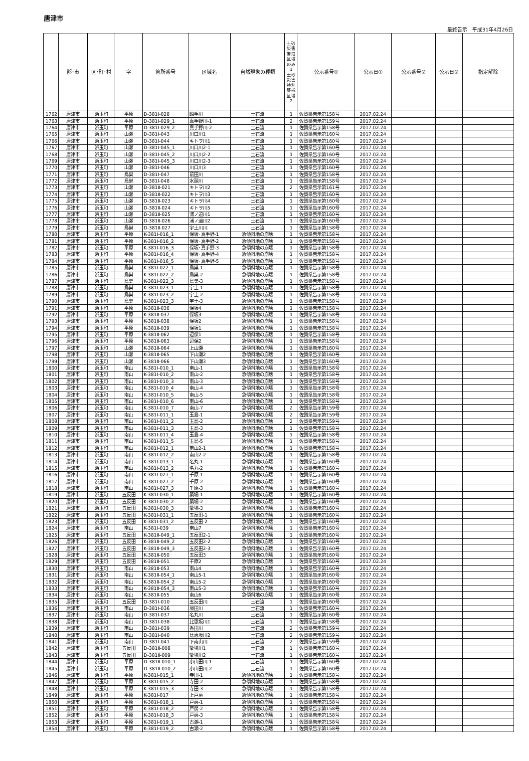唐津市
最終告示　平成31年4月26日
| | 郡･市 | 区･町･村 | 字 | 箇所番号 | 区域名 | 自然現象の種類 | 土砂災害警戒区域のみ 1 土砂災害特別警戒区域 2 | 公示番号① | 公示日① | 公示番号② | 公示日② | 指定解除 |
| --- | --- | --- | --- | --- | --- | --- | --- | --- | --- | --- | --- | --- |
| 1762 | 唐津市 | 浜玉町 | 平原 | D-381Ⅰ-028 | 瞬手川 | 土石流 | 1 | 佐賀県告示第158号 | 2017.02.24 | | | |
| 1763 | 唐津市 | 浜玉町 | 平原 | D-381Ⅰ-029_1 | 真手野川-1 | 土石流 | 2 | 佐賀県告示第159号 | 2017.02.24 | | | |
| 1764 | 唐津市 | 浜玉町 | 平原 | D-381Ⅰ-029_2 | 真手野川-2 | 土石流 | 1 | 佐賀県告示第158号 | 2017.02.24 | | | |
| 1765 | 唐津市 | 浜玉町 | 山瀬 | D-381Ⅰ-043 | 川口川1 | 土石流 | 1 | 佐賀県告示第160号 | 2017.02.24 | | | |
| 1766 | 唐津市 | 浜玉町 | 山瀬 | D-381Ⅰ-044 | キトヲ川1 | 土石流 | 1 | 佐賀県告示第160号 | 2017.02.24 | | | |
| 1767 | 唐津市 | 浜玉町 | 山瀬 | D-381Ⅰ-045_1 | 川口川2-1 | 土石流 | 1 | 佐賀県告示第160号 | 2017.02.24 | | | |
| 1768 | 唐津市 | 浜玉町 | 山瀬 | D-381Ⅰ-045_2 | 川口川2-2 | 土石流 | 1 | 佐賀県告示第160号 | 2017.02.24 | | | |
| 1769 | 唐津市 | 浜玉町 | 山瀬 | D-381Ⅰ-045_3 | 川口川2-3 | 土石流 | 1 | 佐賀県告示第160号 | 2017.02.24 | | | |
| 1770 | 唐津市 | 浜玉町 | 山瀬 | D-381Ⅰ-046 | 川口川3 | 土石流 | 1 | 佐賀県告示第160号 | 2017.02.24 | | | |
| 1771 | 唐津市 | 浜玉町 | 鳥巣 | D-381Ⅰ-047 | 前田川 | 土石流 | 1 | 佐賀県告示第158号 | 2017.02.24 | | | |
| 1772 | 唐津市 | 浜玉町 | 鳥巣 | D-381Ⅰ-048 | 水頭川 | 土石流 | 1 | 佐賀県告示第158号 | 2017.02.24 | | | |
| 1773 | 唐津市 | 浜玉町 | 山瀬 | D-381Ⅱ-021 | キトヲ川2 | 土石流 | 2 | 佐賀県告示第161号 | 2017.02.24 | | | |
| 1774 | 唐津市 | 浜玉町 | 山瀬 | D-381Ⅱ-022 | キトヲ川3 | 土石流 | 1 | 佐賀県告示第160号 | 2017.02.24 | | | |
| 1775 | 唐津市 | 浜玉町 | 山瀬 | D-381Ⅱ-023 | キトヲ川4 | 土石流 | 1 | 佐賀県告示第160号 | 2017.02.24 | | | |
| 1776 | 唐津市 | 浜玉町 | 山瀬 | D-381Ⅱ-024 | キトヲ川5 | 土石流 | 1 | 佐賀県告示第160号 | 2017.02.24 | | | |
| 1777 | 唐津市 | 浜玉町 | 山瀬 | D-381Ⅱ-025 | 浦ノ迫川1 | 土石流 | 1 | 佐賀県告示第160号 | 2017.02.24 | | | |
| 1778 | 唐津市 | 浜玉町 | 山瀬 | D-381Ⅱ-026 | 浦ノ迫川2 | 土石流 | 1 | 佐賀県告示第160号 | 2017.02.24 | | | |
| 1779 | 唐津市 | 浜玉町 | 鳥巣 | D-381Ⅱ-027 | 宇土川川 | 土石流 | 1 | 佐賀県告示第158号 | 2017.02.24 | | | |
| 1780 | 唐津市 | 浜玉町 | 平原 | K-381Ⅰ-016_1 | 保坂･真手野-1 | 急傾斜地の崩壊 | 1 | 佐賀県告示第158号 | 2017.02.24 | | | |
| 1781 | 唐津市 | 浜玉町 | 平原 | K-381Ⅰ-016_2 | 保坂･真手野-2 | 急傾斜地の崩壊 | 1 | 佐賀県告示第158号 | 2017.02.24 | | | |
| 1782 | 唐津市 | 浜玉町 | 平原 | K-381Ⅰ-016_3 | 保坂･真手野-3 | 急傾斜地の崩壊 | 1 | 佐賀県告示第158号 | 2017.02.24 | | | |
| 1783 | 唐津市 | 浜玉町 | 平原 | K-381Ⅰ-016_4 | 保坂･真手野-4 | 急傾斜地の崩壊 | 1 | 佐賀県告示第158号 | 2017.02.24 | | | |
| 1784 | 唐津市 | 浜玉町 | 平原 | K-381Ⅰ-016_5 | 保坂･真手野-5 | 急傾斜地の崩壊 | 1 | 佐賀県告示第158号 | 2017.02.24 | | | |
| 1785 | 唐津市 | 浜玉町 | 鳥巣 | K-381Ⅰ-022_1 | 鳥巣-1 | 急傾斜地の崩壊 | 1 | 佐賀県告示第158号 | 2017.02.24 | | | |
| 1786 | 唐津市 | 浜玉町 | 鳥巣 | K-381Ⅰ-022_2 | 鳥巣-2 | 急傾斜地の崩壊 | 1 | 佐賀県告示第158号 | 2017.02.24 | | | |
| 1787 | 唐津市 | 浜玉町 | 鳥巣 | K-381Ⅰ-022_3 | 鳥巣-3 | 急傾斜地の崩壊 | 1 | 佐賀県告示第158号 | 2017.02.24 | | | |
| 1788 | 唐津市 | 浜玉町 | 鳥巣 | K-381Ⅰ-023_1 | 宇土-1 | 急傾斜地の崩壊 | 1 | 佐賀県告示第158号 | 2017.02.24 | | | |
| 1789 | 唐津市 | 浜玉町 | 鳥巣 | K-381Ⅰ-023_2 | 宇土-2 | 急傾斜地の崩壊 | 1 | 佐賀県告示第158号 | 2017.02.24 | | | |
| 1790 | 唐津市 | 浜玉町 | 鳥巣 | K-381Ⅰ-023_3 | 宇土-3 | 急傾斜地の崩壊 | 1 | 佐賀県告示第158号 | 2017.02.24 | | | |
| 1791 | 唐津市 | 浜玉町 | 平原 | K-381Ⅱ-036 | 保坂4 | 急傾斜地の崩壊 | 1 | 佐賀県告示第158号 | 2017.02.24 | | | |
| 1792 | 唐津市 | 浜玉町 | 平原 | K-381Ⅱ-037 | 保坂3 | 急傾斜地の崩壊 | 1 | 佐賀県告示第158号 | 2017.02.24 | | | |
| 1793 | 唐津市 | 浜玉町 | 平原 | K-381Ⅱ-038 | 保坂2 | 急傾斜地の崩壊 | 1 | 佐賀県告示第158号 | 2017.02.24 | | | |
| 1794 | 唐津市 | 浜玉町 | 平原 | K-381Ⅱ-039 | 保坂1 | 急傾斜地の崩壊 | 1 | 佐賀県告示第158号 | 2017.02.24 | | | |
| 1795 | 唐津市 | 浜玉町 | 平原 | K-381Ⅱ-062 | 辺保1 | 急傾斜地の崩壊 | 1 | 佐賀県告示第158号 | 2017.02.24 | | | |
| 1796 | 唐津市 | 浜玉町 | 平原 | K-381Ⅱ-063 | 辺保2 | 急傾斜地の崩壊 | 1 | 佐賀県告示第158号 | 2017.02.24 | | | |
| 1797 | 唐津市 | 浜玉町 | 山瀬 | K-381Ⅱ-064 | 上山瀬 | 急傾斜地の崩壊 | 1 | 佐賀県告示第160号 | 2017.02.24 | | | |
| 1798 | 唐津市 | 浜玉町 | 山瀬 | K-381Ⅱ-065 | 下山瀬2 | 急傾斜地の崩壊 | 1 | 佐賀県告示第160号 | 2017.02.24 | | | |
| 1799 | 唐津市 | 浜玉町 | 山瀬 | K-381Ⅱ-066 | 下山瀬3 | 急傾斜地の崩壊 | 1 | 佐賀県告示第160号 | 2017.02.24 | | | |
| 1800 | 唐津市 | 浜玉町 | 南山 | K-381Ⅰ-010_1 | 南山-1 | 急傾斜地の崩壊 | 1 | 佐賀県告示第158号 | 2017.02.24 | | | |
| 1801 | 唐津市 | 浜玉町 | 南山 | K-381Ⅰ-010_2 | 南山-2 | 急傾斜地の崩壊 | 1 | 佐賀県告示第158号 | 2017.02.24 | | | |
| 1802 | 唐津市 | 浜玉町 | 南山 | K-381Ⅰ-010_3 | 南山-3 | 急傾斜地の崩壊 | 1 | 佐賀県告示第158号 | 2017.02.24 | | | |
| 1803 | 唐津市 | 浜玉町 | 南山 | K-381Ⅰ-010_4 | 南山-4 | 急傾斜地の崩壊 | 1 | 佐賀県告示第158号 | 2017.02.24 | | | |
| 1804 | 唐津市 | 浜玉町 | 南山 | K-381Ⅰ-010_5 | 南山-5 | 急傾斜地の崩壊 | 1 | 佐賀県告示第158号 | 2017.02.24 | | | |
| 1805 | 唐津市 | 浜玉町 | 南山 | K-381Ⅰ-010_6 | 南山-6 | 急傾斜地の崩壊 | 1 | 佐賀県告示第158号 | 2017.02.24 | | | |
| 1806 | 唐津市 | 浜玉町 | 南山 | K-381Ⅰ-010_7 | 南山-7 | 急傾斜地の崩壊 | 2 | 佐賀県告示第159号 | 2017.02.24 | | | |
| 1807 | 唐津市 | 浜玉町 | 南山 | K-381Ⅰ-011_1 | 玉島-1 | 急傾斜地の崩壊 | 2 | 佐賀県告示第159号 | 2017.02.24 | | | |
| 1808 | 唐津市 | 浜玉町 | 南山 | K-381Ⅰ-011_2 | 玉島-2 | 急傾斜地の崩壊 | 2 | 佐賀県告示第159号 | 2017.02.24 | | | |
| 1809 | 唐津市 | 浜玉町 | 南山 | K-381Ⅰ-011_3 | 玉島-3 | 急傾斜地の崩壊 | 1 | 佐賀県告示第158号 | 2017.02.24 | | | |
| 1810 | 唐津市 | 浜玉町 | 南山 | K-381Ⅰ-011_4 | 玉島-4 | 急傾斜地の崩壊 | 1 | 佐賀県告示第158号 | 2017.02.24 | | | |
| 1811 | 唐津市 | 浜玉町 | 南山 | K-381Ⅰ-011_5 | 玉島-5 | 急傾斜地の崩壊 | 1 | 佐賀県告示第158号 | 2017.02.24 | | | |
| 1812 | 唐津市 | 浜玉町 | 南山 | K-381Ⅰ-012_1 | 南山2-1 | 急傾斜地の崩壊 | 1 | 佐賀県告示第158号 | 2017.02.24 | | | |
| 1813 | 唐津市 | 浜玉町 | 南山 | K-381Ⅰ-012_2 | 南山2-2 | 急傾斜地の崩壊 | 1 | 佐賀県告示第158号 | 2017.02.24 | | | |
| 1814 | 唐津市 | 浜玉町 | 南山 | K-381Ⅰ-013_1 | 名丸-1 | 急傾斜地の崩壊 | 1 | 佐賀県告示第160号 | 2017.02.24 | | | |
| 1815 | 唐津市 | 浜玉町 | 南山 | K-381Ⅰ-013_2 | 名丸-2 | 急傾斜地の崩壊 | 1 | 佐賀県告示第160号 | 2017.02.24 | | | |
| 1816 | 唐津市 | 浜玉町 | 南山 | K-381Ⅰ-027_1 | 千原-1 | 急傾斜地の崩壊 | 1 | 佐賀県告示第160号 | 2017.02.24 | | | |
| 1817 | 唐津市 | 浜玉町 | 南山 | K-381Ⅰ-027_2 | 千原-2 | 急傾斜地の崩壊 | 1 | 佐賀県告示第160号 | 2017.02.24 | | | |
| 1818 | 唐津市 | 浜玉町 | 南山 | K-381Ⅰ-027_3 | 千原-3 | 急傾斜地の崩壊 | 1 | 佐賀県告示第160号 | 2017.02.24 | | | |
| 1819 | 唐津市 | 浜玉町 | 五反田 | K-381Ⅰ-030_1 | 簗場-1 | 急傾斜地の崩壊 | 1 | 佐賀県告示第160号 | 2017.02.24 | | | |
| 1820 | 唐津市 | 浜玉町 | 五反田 | K-381Ⅰ-030_2 | 簗場-2 | 急傾斜地の崩壊 | 1 | 佐賀県告示第160号 | 2017.02.24 | | | |
| 1821 | 唐津市 | 浜玉町 | 五反田 | K-381Ⅰ-030_3 | 簗場-3 | 急傾斜地の崩壊 | 1 | 佐賀県告示第160号 | 2017.02.24 | | | |
| 1822 | 唐津市 | 浜玉町 | 五反田 | K-381Ⅰ-031_1 | 五反田-1 | 急傾斜地の崩壊 | 1 | 佐賀県告示第160号 | 2017.02.24 | | | |
| 1823 | 唐津市 | 浜玉町 | 五反田 | K-381Ⅰ-031_2 | 五反田-2 | 急傾斜地の崩壊 | 1 | 佐賀県告示第160号 | 2017.02.24 | | | |
| 1824 | 唐津市 | 浜玉町 | 南山 | K-381Ⅰ-039 | 南山7 | 急傾斜地の崩壊 | 1 | 佐賀県告示第160号 | 2017.02.24 | | | |
| 1825 | 唐津市 | 浜玉町 | 五反田 | K-381Ⅱ-049_1 | 五反田2-1 | 急傾斜地の崩壊 | 1 | 佐賀県告示第160号 | 2017.02.24 | | | |
| 1826 | 唐津市 | 浜玉町 | 五反田 | K-381Ⅱ-049_2 | 五反田2-2 | 急傾斜地の崩壊 | 1 | 佐賀県告示第160号 | 2017.02.24 | | | |
| 1827 | 唐津市 | 浜玉町 | 五反田 | K-381Ⅱ-049_3 | 五反田2-3 | 急傾斜地の崩壊 | 1 | 佐賀県告示第160号 | 2017.02.24 | | | |
| 1828 | 唐津市 | 浜玉町 | 五反田 | K-381Ⅱ-050 | 五反田3 | 急傾斜地の崩壊 | 1 | 佐賀県告示第160号 | 2017.02.24 | | | |
| 1829 | 唐津市 | 浜玉町 | 五反田 | K-381Ⅱ-051 | 千原2 | 急傾斜地の崩壊 | 1 | 佐賀県告示第160号 | 2017.02.24 | | | |
| 1830 | 唐津市 | 浜玉町 | 南山 | K-381Ⅱ-053 | 南山4 | 急傾斜地の崩壊 | 1 | 佐賀県告示第160号 | 2017.02.24 | | | |
| 1831 | 唐津市 | 浜玉町 | 南山 | K-381Ⅱ-054_1 | 南山5-1 | 急傾斜地の崩壊 | 1 | 佐賀県告示第160号 | 2017.02.24 | | | |
| 1832 | 唐津市 | 浜玉町 | 南山 | K-381Ⅱ-054_2 | 南山5-2 | 急傾斜地の崩壊 | 1 | 佐賀県告示第160号 | 2017.02.24 | | | |
| 1833 | 唐津市 | 浜玉町 | 南山 | K-381Ⅱ-054_3 | 南山5-3 | 急傾斜地の崩壊 | 1 | 佐賀県告示第160号 | 2017.02.24 | | | |
| 1834 | 唐津市 | 浜玉町 | 南山 | K-381Ⅱ-055 | 南山6 | 急傾斜地の崩壊 | 1 | 佐賀県告示第160号 | 2017.02.24 | | | |
| 1835 | 唐津市 | 浜玉町 | 五反田 | D-381Ⅰ-010 | 五反田川 | 土石流 | 1 | 佐賀県告示第160号 | 2017.02.24 | | | |
| 1836 | 唐津市 | 浜玉町 | 南山 | D-381Ⅰ-036 | 境田川 | 土石流 | 1 | 佐賀県告示第160号 | 2017.02.24 | | | |
| 1837 | 唐津市 | 浜玉町 | 南山 | D-381Ⅰ-037 | 名丸川 | 土石流 | 1 | 佐賀県告示第160号 | 2017.02.24 | | | |
| 1838 | 唐津市 | 浜玉町 | 南山 | D-381Ⅰ-038 | 比恵坂川1 | 土石流 | 1 | 佐賀県告示第158号 | 2017.02.24 | | | |
| 1839 | 唐津市 | 浜玉町 | 南山 | D-381Ⅰ-039 | 香田川 | 土石流 | 2 | 佐賀県告示第159号 | 2017.02.24 | | | |
| 1840 | 唐津市 | 浜玉町 | 南山 | D-381Ⅰ-040 | 比恵坂川2 | 土石流 | 2 | 佐賀県告示第159号 | 2017.02.24 | | | |
| 1841 | 唐津市 | 浜玉町 | 南山 | D-381Ⅰ-041 | 下南山川 | 土石流 | 2 | 佐賀県告示第159号 | 2017.02.24 | | | |
| 1842 | 唐津市 | 浜玉町 | 五反田 | D-381Ⅱ-008 | 簗場川1 | 土石流 | 1 | 佐賀県告示第160号 | 2017.02.24 | | | |
| 1843 | 唐津市 | 浜玉町 | 五反田 | D-381Ⅱ-009 | 簗場川2 | 土石流 | 1 | 佐賀県告示第160号 | 2017.02.24 | | | |
| 1844 | 唐津市 | 浜玉町 | 平原 | D-381Ⅱ-010_1 | 小山田川-1 | 土石流 | 1 | 佐賀県告示第160号 | 2017.02.24 | | | |
| 1845 | 唐津市 | 浜玉町 | 平原 | D-381Ⅱ-010_2 | 小山田川-2 | 土石流 | 1 | 佐賀県告示第160号 | 2017.02.24 | | | |
| 1846 | 唐津市 | 浜玉町 | 平原 | K-381Ⅰ-015_1 | 寺田-1 | 急傾斜地の崩壊 | 1 | 佐賀県告示第158号 | 2017.02.24 | | | |
| 1847 | 唐津市 | 浜玉町 | 平原 | K-381Ⅰ-015_2 | 寺田-2 | 急傾斜地の崩壊 | 1 | 佐賀県告示第158号 | 2017.02.24 | | | |
| 1848 | 唐津市 | 浜玉町 | 平原 | K-381Ⅰ-015_3 | 寺田-3 | 急傾斜地の崩壊 | 1 | 佐賀県告示第158号 | 2017.02.24 | | | |
| 1849 | 唐津市 | 浜玉町 | 平原 | K-381Ⅰ-017 | 上戸房 | 急傾斜地の崩壊 | 1 | 佐賀県告示第158号 | 2017.02.24 | | | |
| 1850 | 唐津市 | 浜玉町 | 平原 | K-381Ⅰ-018_1 | 戸房-1 | 急傾斜地の崩壊 | 1 | 佐賀県告示第158号 | 2017.02.24 | | | |
| 1851 | 唐津市 | 浜玉町 | 平原 | K-381Ⅰ-018_2 | 戸房-2 | 急傾斜地の崩壊 | 1 | 佐賀県告示第158号 | 2017.02.24 | | | |
| 1852 | 唐津市 | 浜玉町 | 平原 | K-381Ⅰ-018_3 | 戸房-3 | 急傾斜地の崩壊 | 1 | 佐賀県告示第158号 | 2017.02.24 | | | |
| 1853 | 唐津市 | 浜玉町 | 平原 | K-381Ⅰ-019_1 | 古瀬-1 | 急傾斜地の崩壊 | 1 | 佐賀県告示第158号 | 2017.02.24 | | | |
| 1854 | 唐津市 | 浜玉町 | 平原 | K-381Ⅰ-019_2 | 古瀬-2 | 急傾斜地の崩壊 | 1 | 佐賀県告示第158号 | 2017.02.24 | | | |